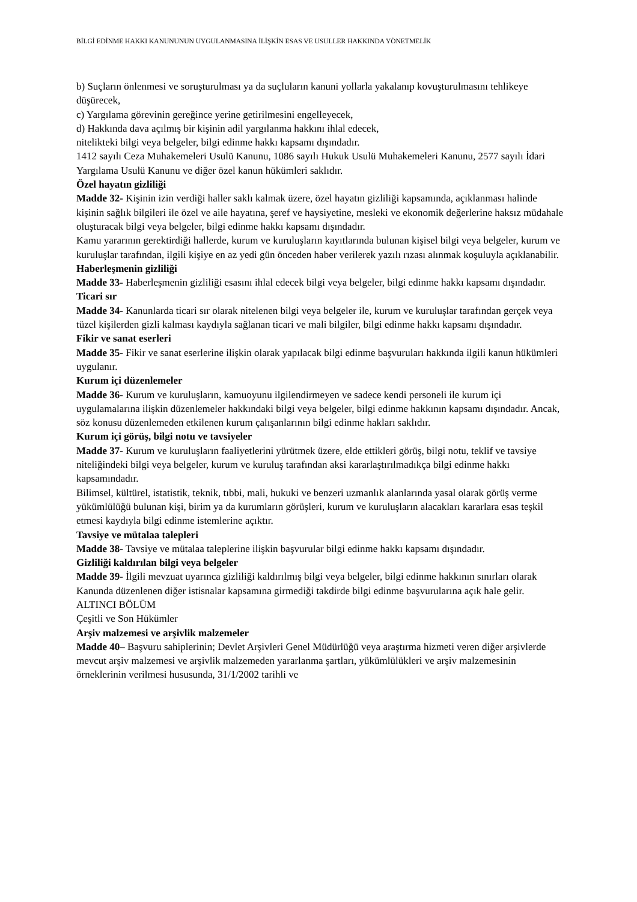BİLGİ EDİNME HAKKI KANUNUNUN UYGULANMASINA İLİŞKİN ESAS VE USULLER HAKKINDA YÖNETMELİK
b) Suçların önlenmesi ve soruşturulması ya da suçluların kanuni yollarla yakalanıp kovuşturulmasını tehlikeye düşürecek,
c) Yargılama görevinin gereğince yerine getirilmesini engelleyecek,
d) Hakkında dava açılmış bir kişinin adil yargılanma hakkını ihlal edecek,
nitelikteki bilgi veya belgeler, bilgi edinme hakkı kapsamı dışındadır.
1412 sayılı Ceza Muhakemeleri Usulü Kanunu, 1086 sayılı Hukuk Usulü Muhakemeleri Kanunu, 2577 sayılı İdari Yargılama Usulü Kanunu ve diğer özel kanun hükümleri saklıdır.
Özel hayatın gizliliği
Madde 32- Kişinin izin verdiği haller saklı kalmak üzere, özel hayatın gizliliği kapsamında, açıklanması halinde kişinin sağlık bilgileri ile özel ve aile hayatına, şeref ve haysiyetine, mesleki ve ekonomik değerlerine haksız müdahale oluşturacak bilgi veya belgeler, bilgi edinme hakkı kapsamı dışındadır.
Kamu yararının gerektirdiği hallerde, kurum ve kuruluşların kayıtlarında bulunan kişisel bilgi veya belgeler, kurum ve kuruluşlar tarafından, ilgili kişiye en az yedi gün önceden haber verilerek yazılı rızası alınmak koşuluyla açıklanabilir.
Haberleşmenin gizliliği
Madde 33- Haberleşmenin gizliliği esasını ihlal edecek bilgi veya belgeler, bilgi edinme hakkı kapsamı dışındadır.
Ticari sır
Madde 34- Kanunlarda ticari sır olarak nitelenen bilgi veya belgeler ile, kurum ve kuruluşlar tarafından gerçek veya tüzel kişilerden gizli kalması kaydıyla sağlanan ticari ve mali bilgiler, bilgi edinme hakkı kapsamı dışındadır.
Fikir ve sanat eserleri
Madde 35- Fikir ve sanat eserlerine ilişkin olarak yapılacak bilgi edinme başvuruları hakkında ilgili kanun hükümleri uygulanır.
Kurum içi düzenlemeler
Madde 36- Kurum ve kuruluşların, kamuoyunu ilgilendirmeyen ve sadece kendi personeli ile kurum içi uygulamalarına ilişkin düzenlemeler hakkındaki bilgi veya belgeler, bilgi edinme hakkının kapsamı dışındadır. Ancak, söz konusu düzenlemeden etkilenen kurum çalışanlarının bilgi edinme hakları saklıdır.
Kurum içi görüş, bilgi notu ve tavsiyeler
Madde 37- Kurum ve kuruluşların faaliyetlerini yürütmek üzere, elde ettikleri görüş, bilgi notu, teklif ve tavsiye niteliğindeki bilgi veya belgeler, kurum ve kuruluş tarafından aksi kararlaştırılmadıkça bilgi edinme hakkı kapsamındadır.
Bilimsel, kültürel, istatistik, teknik, tıbbi, mali, hukuki ve benzeri uzmanlık alanlarında yasal olarak görüş verme yükümlülüğü bulunan kişi, birim ya da kurumların görüşleri, kurum ve kuruluşların alacakları kararlara esas teşkil etmesi kaydıyla bilgi edinme istemlerine açıktır.
Tavsiye ve mütalaa talepleri
Madde 38- Tavsiye ve mütalaa taleplerine ilişkin başvurular bilgi edinme hakkı kapsamı dışındadır.
Gizliliği kaldırılan bilgi veya belgeler
Madde 39- İlgili mevzuat uyarınca gizliliği kaldırılmış bilgi veya belgeler, bilgi edinme hakkının sınırları olarak Kanunda düzenlenen diğer istisnalar kapsamına girmediği takdirde bilgi edinme başvurularına açık hale gelir.
ALTINCI BÖLÜM
Çeşitli ve Son Hükümler
Arşiv malzemesi ve arşivlik malzemeler
Madde 40– Başvuru sahiplerinin; Devlet Arşivleri Genel Müdürlüğü veya araştırma hizmeti veren diğer arşivlerde mevcut arşiv malzemesi ve arşivlik malzemeden yararlanma şartları, yükümlülükleri ve arşiv malzemesinin örneklerinin verilmesi hususunda, 31/1/2002 tarihli ve